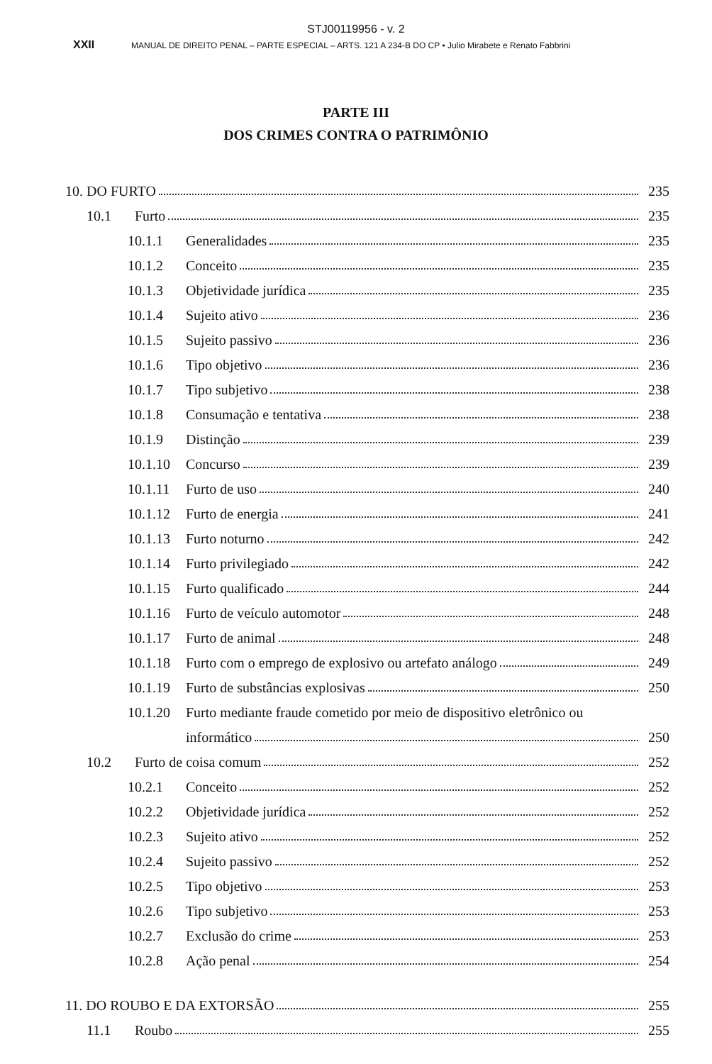STJ00119956 - v. 2
XXII MANUAL DE DIREITO PENAL – PARTE ESPECIAL – ARTS. 121 A 234-B DO CP • Julio Mirabete e Renato Fabbrini
PARTE III
DOS CRIMES CONTRA O PATRIMÔNIO
10. DO FURTO
235
10.1
Furto
235
10.1.1
Generalidades
235
10.1.2
Conceito
235
10.1.3
Objetividade jurídica
235
10.1.4
Sujeito ativo
236
10.1.5
Sujeito passivo
236
10.1.6
Tipo objetivo
236
10.1.7
Tipo subjetivo
238
10.1.8
Consumação e tentativa
238
10.1.9
Distinção
239
10.1.10
Concurso
239
10.1.11
Furto de uso
240
10.1.12
Furto de energia
241
10.1.13
Furto noturno
242
10.1.14
Furto privilegiado
242
10.1.15
Furto qualificado
244
10.1.16
Furto de veículo automotor
248
10.1.17
Furto de animal
248
10.1.18
Furto com o emprego de explosivo ou artefato análogo
249
10.1.19
Furto de substâncias explosivas
250
10.1.20
Furto mediante fraude cometido por meio de dispositivo eletrônico ou
informático
250
10.2
Furto de coisa comum
252
10.2.1
Conceito
252
10.2.2
Objetividade jurídica
252
10.2.3
Sujeito ativo
252
10.2.4
Sujeito passivo
252
10.2.5
Tipo objetivo
253
10.2.6
Tipo subjetivo
253
10.2.7
Exclusão do crime
253
10.2.8
Ação penal
254
11. DO ROUBO E DA EXTORSÃO
255
11.1
Roubo
255